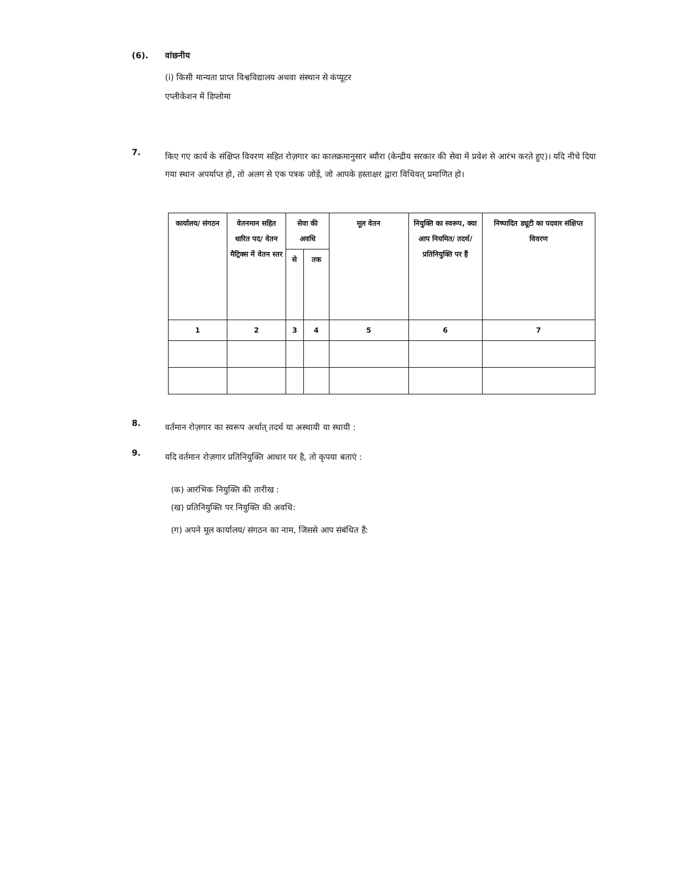(6). वांछनीय
(i) किसी मान्यता प्राप्त विश्वविद्यालय अथवा संस्थान से कंप्यूटर एप्लीकेशन में डिप्लोमा
7.
किए गए कार्य के संक्षिप्त विवरण सहित रोज़गार का कालक्रमानुसार ब्यौरा (केन्द्रीय सरकार की सेवा में प्रवेश से आरंभ करते हुए)। यदि नीचे दिया गया स्थान अपर्याप्त हो, तो अलग से एक पत्रक जोड़ें, जो आपके हस्ताक्षर द्वारा विधिवत् प्रमाणित हो।
| कार्यालय/ संगठन | वेतनमान सहित धारित पद/ वेतन मैट्रिक्स में वेतन स्तर | सेवा की अवधि | | मूल वेतन | नियुक्ति का स्वरूप, क्या आप नियमित/ तदर्थ/ प्रतिनियुक्ति पर हैं | निष्पादित ड्यूटी का पदवार संक्षिप्त विवरण |
| --- | --- | --- | --- | --- | --- | --- |
| | | से | तक | | | |
| 1 | 2 | 3 | 4 | 5 | 6 | 7 |
8.
वर्तमान रोज़गार का स्वरूप अर्थात् तदर्थ या अस्थायी या स्थायी :
9.
यदि वर्तमान रोज़गार प्रतिनियुक्ति आधार पर है, तो कृपया बताएं :
(क) आरंभिक नियुक्ति की तारीख :
(ख) प्रतिनियुक्ति पर नियुक्ति की अवधि:
(ग) अपने मूल कार्यालय/ संगठन का नाम, जिससे आप संबंधित हैं: